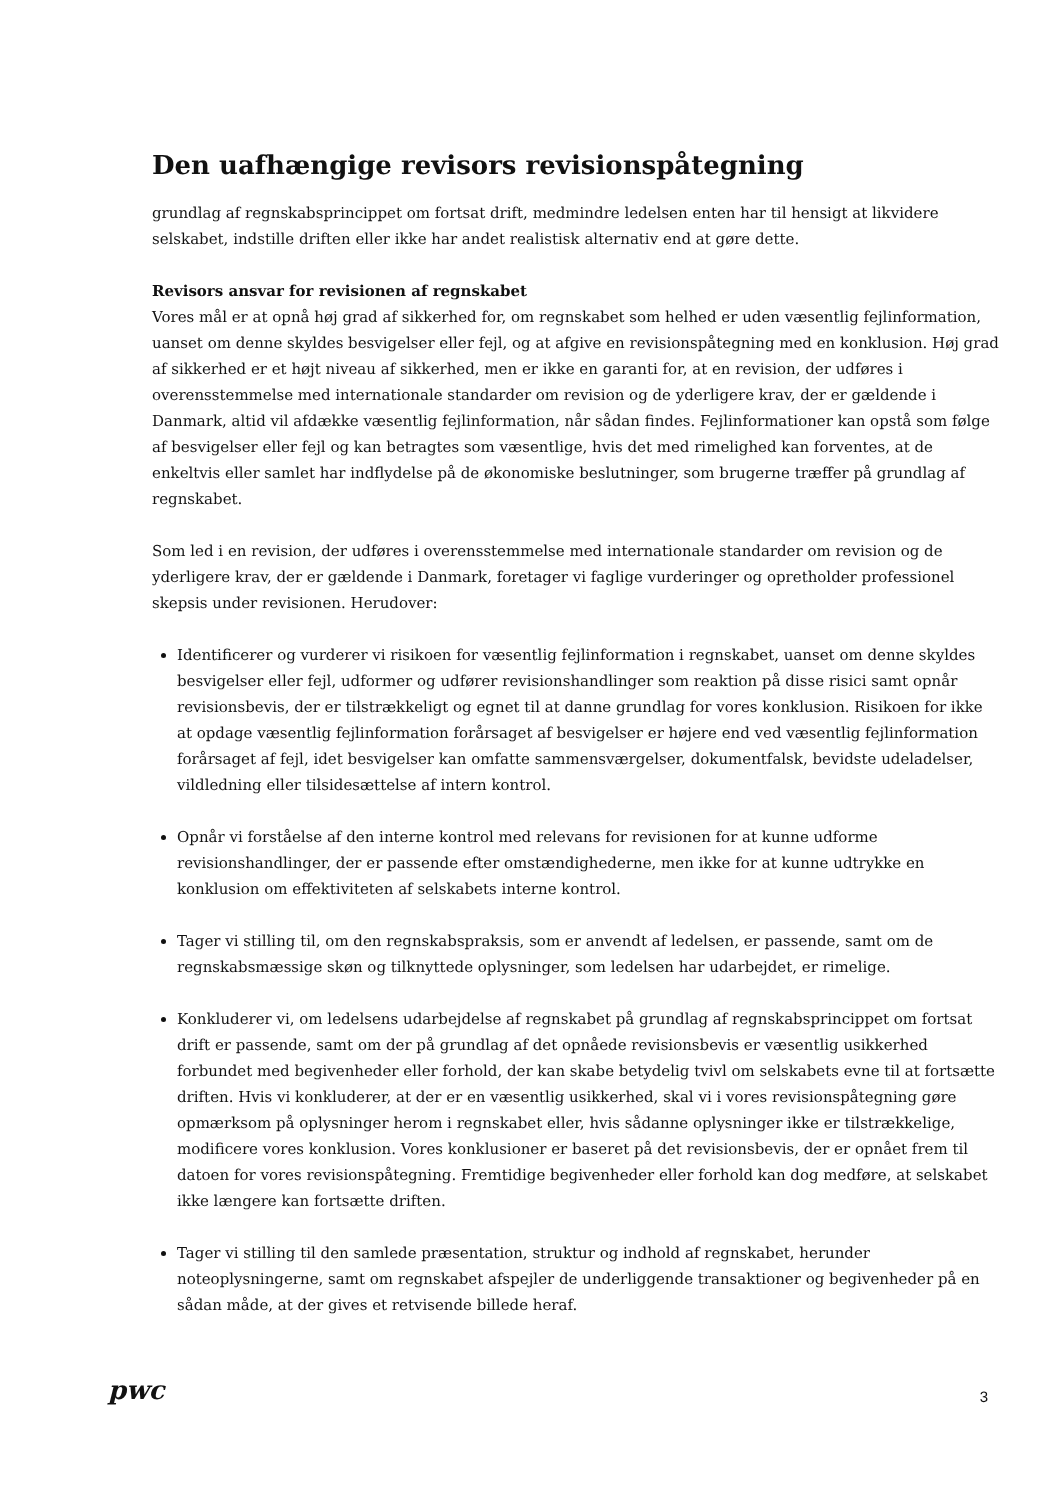Den uafhængige revisors revisionspåtegning
grundlag af regnskabsprincippet om fortsat drift, medmindre ledelsen enten har til hensigt at likvidere selskabet, indstille driften eller ikke har andet realistisk alternativ end at gøre dette.
Revisors ansvar for revisionen af regnskabet
Vores mål er at opnå høj grad af sikkerhed for, om regnskabet som helhed er uden væsentlig fejlinformation, uanset om denne skyldes besvigelser eller fejl, og at afgive en revisionspåtegning med en konklusion. Høj grad af sikkerhed er et højt niveau af sikkerhed, men er ikke en garanti for, at en revision, der udføres i overensstemmelse med internationale standarder om revision og de yderligere krav, der er gældende i Danmark, altid vil afdække væsentlig fejlinformation, når sådan findes. Fejlinformationer kan opstå som følge af besvigelser eller fejl og kan betragtes som væsentlige, hvis det med rimelighed kan forventes, at de enkeltvis eller samlet har indflydelse på de økonomiske beslutninger, som brugerne træffer på grundlag af regnskabet.
Som led i en revision, der udføres i overensstemmelse med internationale standarder om revision og de yderligere krav, der er gældende i Danmark, foretager vi faglige vurderinger og opretholder professionel skepsis under revisionen. Herudover:
Identificerer og vurderer vi risikoen for væsentlig fejlinformation i regnskabet, uanset om denne skyldes besvigelser eller fejl, udformer og udfører revisionshandlinger som reaktion på disse risici samt opnår revisionsbevis, der er tilstrækkeligt og egnet til at danne grundlag for vores konklusion. Risikoen for ikke at opdage væsentlig fejlinformation forårsaget af besvigelser er højere end ved væsentlig fejlinformation forårsaget af fejl, idet besvigelser kan omfatte sammensværgelser, dokumentfalsk, bevidste udeladelser, vildledning eller tilsidesættelse af intern kontrol.
Opnår vi forståelse af den interne kontrol med relevans for revisionen for at kunne udforme revisionshandlinger, der er passende efter omstændighederne, men ikke for at kunne udtrykke en konklusion om effektiviteten af selskabets interne kontrol.
Tager vi stilling til, om den regnskabspraksis, som er anvendt af ledelsen, er passende, samt om de regnskabsmæssige skøn og tilknyttede oplysninger, som ledelsen har udarbejdet, er rimelige.
Konkluderer vi, om ledelsens udarbejdelse af regnskabet på grundlag af regnskabsprincippet om fortsat drift er passende, samt om der på grundlag af det opnåede revisionsbevis er væsentlig usikkerhed forbundet med begivenheder eller forhold, der kan skabe betydelig tvivl om selskabets evne til at fortsætte driften. Hvis vi konkluderer, at der er en væsentlig usikkerhed, skal vi i vores revisionspåtegning gøre opmærksom på oplysninger herom i regnskabet eller, hvis sådanne oplysninger ikke er tilstrækkelige, modificere vores konklusion. Vores konklusioner er baseret på det revisionsbevis, der er opnået frem til datoen for vores revisionspåtegning. Fremtidige begivenheder eller forhold kan dog medføre, at selskabet ikke længere kan fortsætte driften.
Tager vi stilling til den samlede præsentation, struktur og indhold af regnskabet, herunder noteoplysningerne, samt om regnskabet afspejler de underliggende transaktioner og begivenheder på en sådan måde, at der gives et retvisende billede heraf.
pwc
3